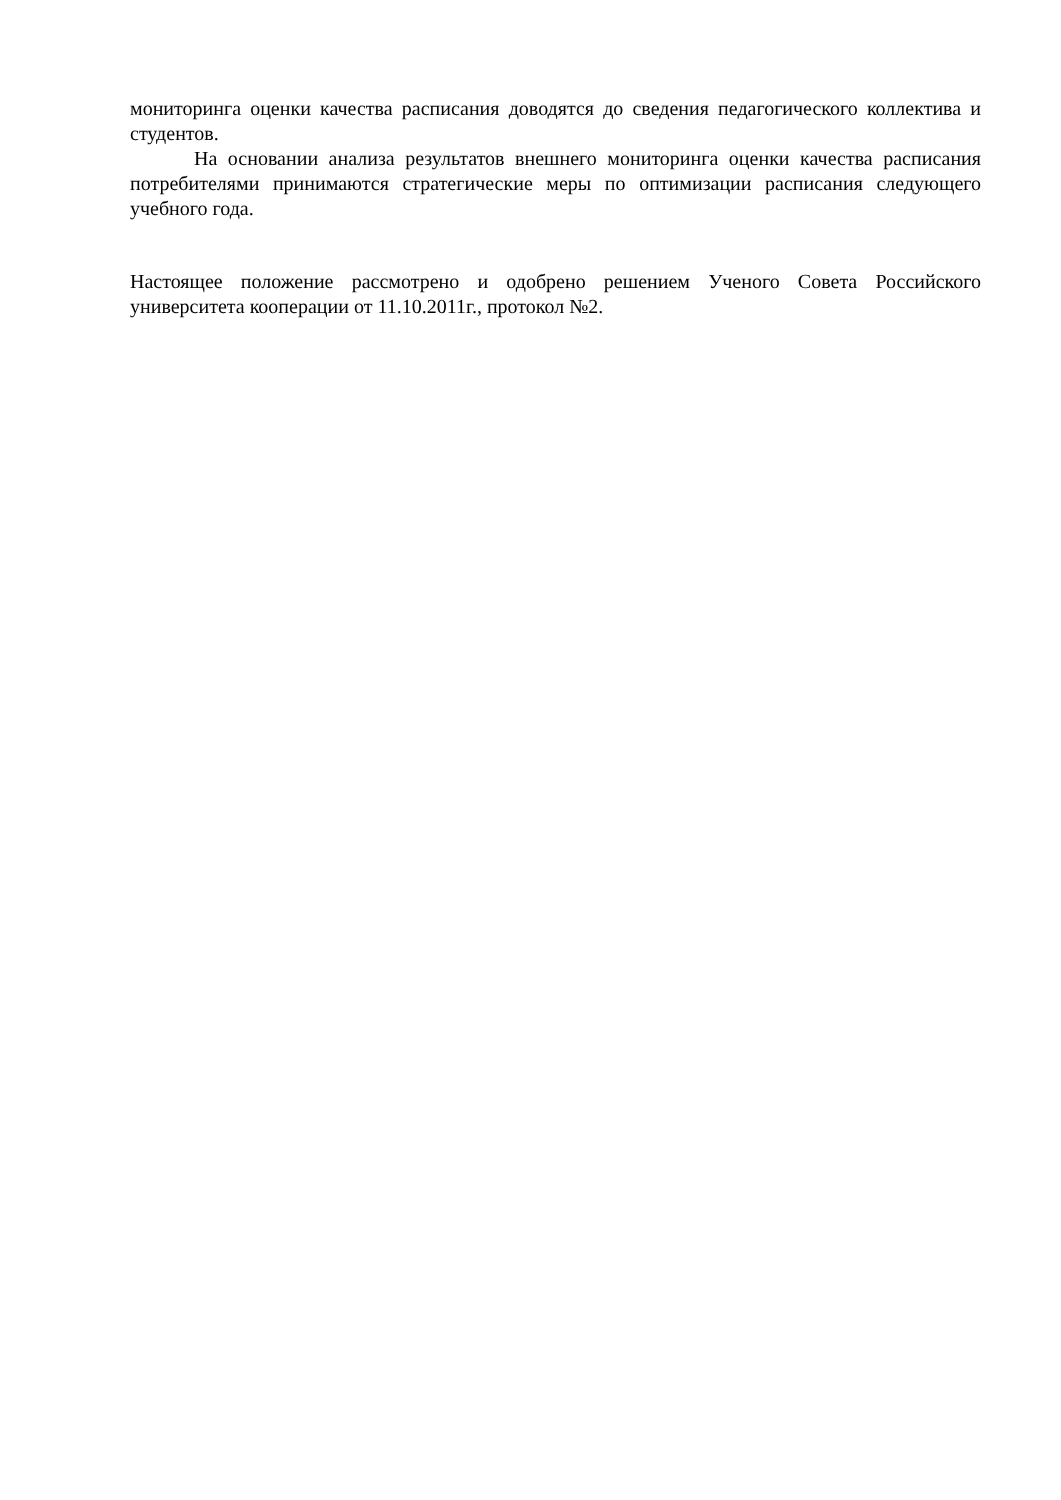мониторинга оценки качества расписания доводятся до сведения педагогического коллектива и студентов.
На основании анализа результатов внешнего мониторинга оценки качества расписания потребителями принимаются стратегические меры по оптимизации расписания следующего учебного года.
Настоящее положение рассмотрено и одобрено решением Ученого Совета Российского университета кооперации от 11.10.2011г., протокол №2.